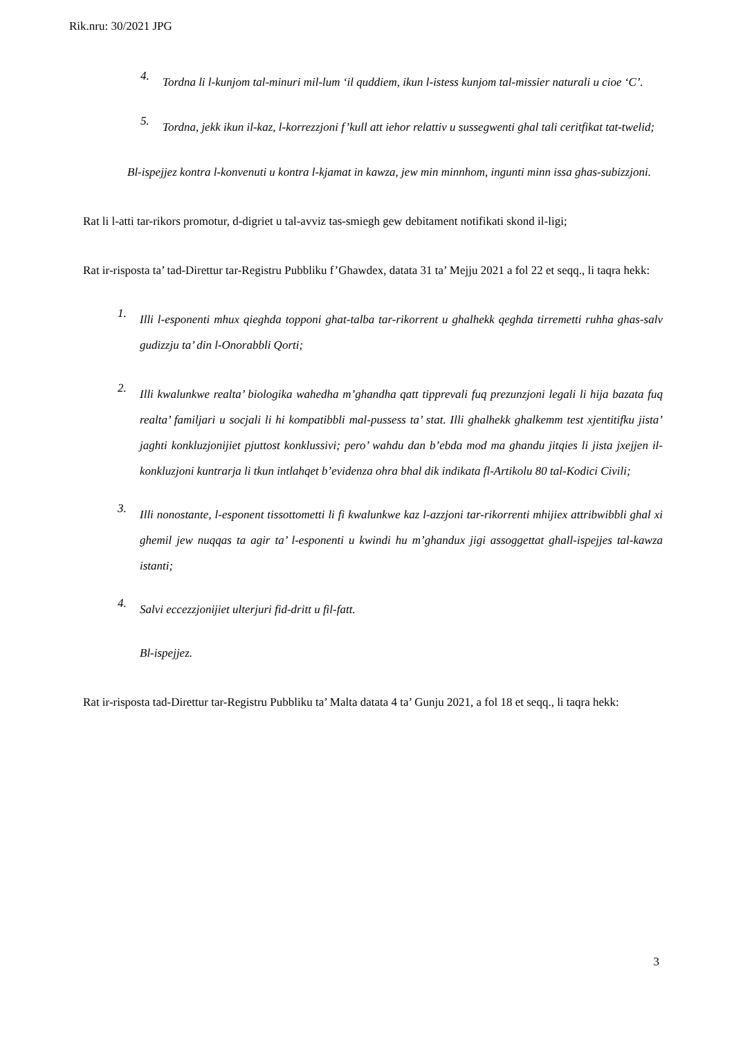Rik.nru: 30/2021 JPG
4.
Tordna li l-kunjom tal-minuri mil-lum ‘il quddiem, ikun l-istess kunjom tal-missier naturali u cioe ‘C’.
5.
Tordna, jekk ikun il-kaz, l-korrezzjoni f’kull att iehor relattiv u sussegwenti ghal tali ceritfikat tat-twelid;
Bl-ispejjez kontra l-konvenuti u kontra l-kjamat in kawza, jew min minnhom, ingunti minn issa ghas-subizzjoni.
Rat li l-atti tar-rikors promotur, d-digriet u tal-avviz tas-smiegh gew debitament notifikati skond il-ligi;
Rat ir-risposta ta’ tad-Direttur tar-Registru Pubbliku f’Ghawdex, datata 31 ta’ Mejju 2021 a fol 22 et seqq., li taqra hekk:
1.
Illi l-esponenti mhux qieghda topponi ghat-talba tar-rikorrent u ghalhekk qeghda tirremetti ruhha ghas-salv gudizzju ta’ din l-Onorabbli Qorti;
2.
Illi kwalunkwe realta’ biologika wahedha m’ghandha qatt tipprevali fuq prezunzjoni legali li hija bazata fuq realta’ familjari u socjali li hi kompatibbli mal-pussess ta’ stat. Illi ghalhekk ghalkemm test xjentitifku jista’ jaghti konkluzjonijiet pjuttost konklussivi; pero’ wahdu dan b’ebda mod ma ghandu jitqies li jista jxejjen il-konkluzjoni kuntrarja li tkun intlahqet b’evidenza ohra bhal dik indikata fl-Artikolu 80 tal-Kodici Civili;
3.
Illi nonostante, l-esponent tissottometti li fi kwalunkwe kaz l-azzjoni tar-rikorrenti mhijiex attribwibbli ghal xi ghemil jew nuqqas ta agir ta’ l-esponenti u kwindi hu m’ghandux jigi assoggettat ghall-ispejjes tal-kawza istanti;
4.
Salvi eccezzjonijiet ulterjuri fid-dritt u fil-fatt.
Bl-ispejjez.
Rat ir-risposta tad-Direttur tar-Registru Pubbliku ta’ Malta datata 4 ta’ Gunju 2021, a fol 18 et seqq., li taqra hekk:
3